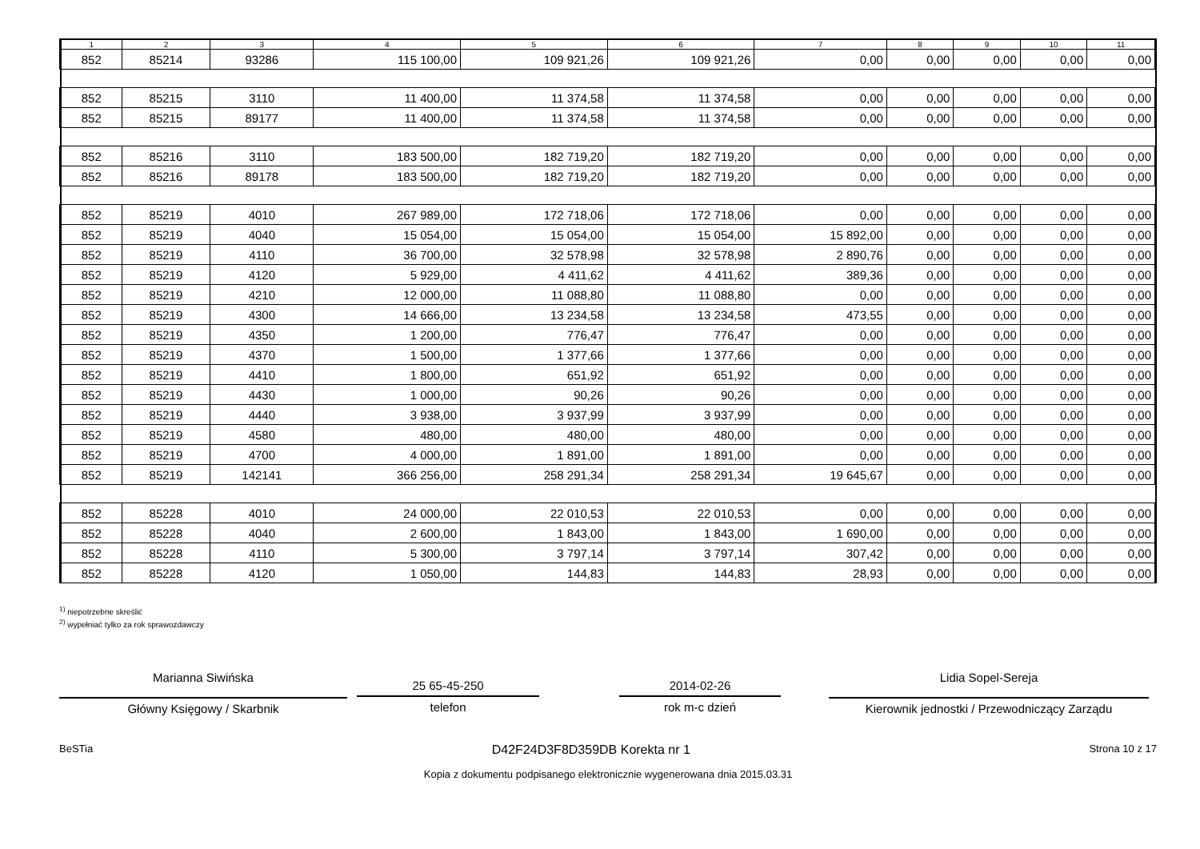| 1 | 2 | 3 | 4 | 5 | 6 | 7 | 8 | 9 | 10 | 11 |
| --- | --- | --- | --- | --- | --- | --- | --- | --- | --- | --- |
| 852 | 85214 | 93286 | 115 100,00 | 109 921,26 | 109 921,26 | 0,00 | 0,00 | 0,00 | 0,00 | 0,00 |
| 852 | 85215 | 3110 | 11 400,00 | 11 374,58 | 11 374,58 | 0,00 | 0,00 | 0,00 | 0,00 | 0,00 |
| 852 | 85215 | 89177 | 11 400,00 | 11 374,58 | 11 374,58 | 0,00 | 0,00 | 0,00 | 0,00 | 0,00 |
| 852 | 85216 | 3110 | 183 500,00 | 182 719,20 | 182 719,20 | 0,00 | 0,00 | 0,00 | 0,00 | 0,00 |
| 852 | 85216 | 89178 | 183 500,00 | 182 719,20 | 182 719,20 | 0,00 | 0,00 | 0,00 | 0,00 | 0,00 |
| 852 | 85219 | 4010 | 267 989,00 | 172 718,06 | 172 718,06 | 0,00 | 0,00 | 0,00 | 0,00 | 0,00 |
| 852 | 85219 | 4040 | 15 054,00 | 15 054,00 | 15 054,00 | 15 892,00 | 0,00 | 0,00 | 0,00 | 0,00 |
| 852 | 85219 | 4110 | 36 700,00 | 32 578,98 | 32 578,98 | 2 890,76 | 0,00 | 0,00 | 0,00 | 0,00 |
| 852 | 85219 | 4120 | 5 929,00 | 4 411,62 | 4 411,62 | 389,36 | 0,00 | 0,00 | 0,00 | 0,00 |
| 852 | 85219 | 4210 | 12 000,00 | 11 088,80 | 11 088,80 | 0,00 | 0,00 | 0,00 | 0,00 | 0,00 |
| 852 | 85219 | 4300 | 14 666,00 | 13 234,58 | 13 234,58 | 473,55 | 0,00 | 0,00 | 0,00 | 0,00 |
| 852 | 85219 | 4350 | 1 200,00 | 776,47 | 776,47 | 0,00 | 0,00 | 0,00 | 0,00 | 0,00 |
| 852 | 85219 | 4370 | 1 500,00 | 1 377,66 | 1 377,66 | 0,00 | 0,00 | 0,00 | 0,00 | 0,00 |
| 852 | 85219 | 4410 | 1 800,00 | 651,92 | 651,92 | 0,00 | 0,00 | 0,00 | 0,00 | 0,00 |
| 852 | 85219 | 4430 | 1 000,00 | 90,26 | 90,26 | 0,00 | 0,00 | 0,00 | 0,00 | 0,00 |
| 852 | 85219 | 4440 | 3 938,00 | 3 937,99 | 3 937,99 | 0,00 | 0,00 | 0,00 | 0,00 | 0,00 |
| 852 | 85219 | 4580 | 480,00 | 480,00 | 480,00 | 0,00 | 0,00 | 0,00 | 0,00 | 0,00 |
| 852 | 85219 | 4700 | 4 000,00 | 1 891,00 | 1 891,00 | 0,00 | 0,00 | 0,00 | 0,00 | 0,00 |
| 852 | 85219 | 142141 | 366 256,00 | 258 291,34 | 258 291,34 | 19 645,67 | 0,00 | 0,00 | 0,00 | 0,00 |
| 852 | 85228 | 4010 | 24 000,00 | 22 010,53 | 22 010,53 | 0,00 | 0,00 | 0,00 | 0,00 | 0,00 |
| 852 | 85228 | 4040 | 2 600,00 | 1 843,00 | 1 843,00 | 1 690,00 | 0,00 | 0,00 | 0,00 | 0,00 |
| 852 | 85228 | 4110 | 5 300,00 | 3 797,14 | 3 797,14 | 307,42 | 0,00 | 0,00 | 0,00 | 0,00 |
| 852 | 85228 | 4120 | 1 050,00 | 144,83 | 144,83 | 28,93 | 0,00 | 0,00 | 0,00 | 0,00 |
<sup>1)</sup> niepotrzebne skreślić
<sup>2)</sup> wypełniać tylko za rok sprawozdawczy
Marianna Siwińska
Główny Księgowy / Skarbnik
25 65-45-250
telefon
2014-02-26
rok m-c dzień
Lidia Sopel-Sereja
Kierownik jednostki / Przewodniczący Zarządu
BeSTia D42F24D3F8D359DB Korekta nr 1 Strona 10 z 17
Kopia z dokumentu podpisanego elektronicznie wygenerowana dnia 2015.03.31